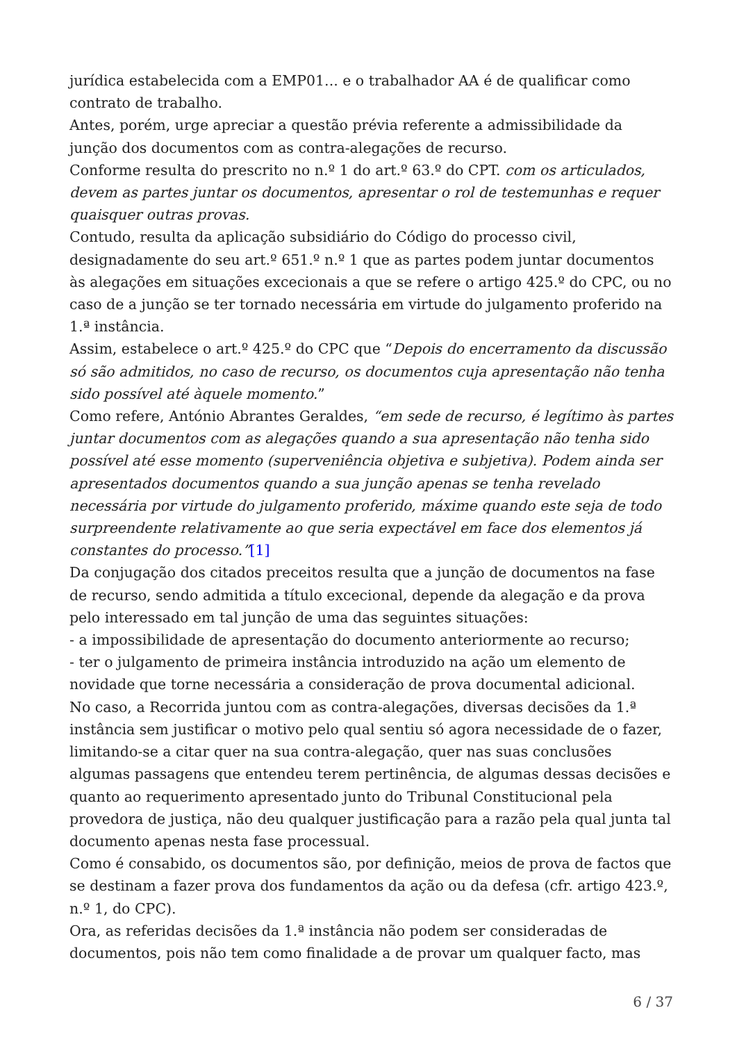jurídica estabelecida com a EMP01... e o trabalhador AA é de qualificar como contrato de trabalho.
Antes, porém, urge apreciar a questão prévia referente a admissibilidade da junção dos documentos com as contra-alegações de recurso.
Conforme resulta do prescrito no n.º 1 do art.º 63.º do CPT. com os articulados, devem as partes juntar os documentos, apresentar o rol de testemunhas e requer quaisquer outras provas.
Contudo, resulta da aplicação subsidiário do Código do processo civil, designadamente do seu art.º 651.º n.º 1 que as partes podem juntar documentos às alegações em situações excecionais a que se refere o artigo 425.º do CPC, ou no caso de a junção se ter tornado necessária em virtude do julgamento proferido na 1.ª instância.
Assim, estabelece o art.º 425.º do CPC que “Depois do encerramento da discussão só são admitidos, no caso de recurso, os documentos cuja apresentação não tenha sido possível até àquele momento.”
Como refere, António Abrantes Geraldes, “em sede de recurso, é legítimo às partes juntar documentos com as alegações quando a sua apresentação não tenha sido possível até esse momento (superveniência objetiva e subjetiva). Podem ainda ser apresentados documentos quando a sua junção apenas se tenha revelado necessária por virtude do julgamento proferido, máxime quando este seja de todo surpreendente relativamente ao que seria expectável em face dos elementos já constantes do processo.”[1]
Da conjugação dos citados preceitos resulta que a junção de documentos na fase de recurso, sendo admitida a título excecional, depende da alegação e da prova pelo interessado em tal junção de uma das seguintes situações:
- a impossibilidade de apresentação do documento anteriormente ao recurso;
- ter o julgamento de primeira instância introduzido na ação um elemento de novidade que torne necessária a consideração de prova documental adicional.
No caso, a Recorrida juntou com as contra-alegações, diversas decisões da 1.ª instância sem justificar o motivo pelo qual sentiu só agora necessidade de o fazer, limitando-se a citar quer na sua contra-alegação, quer nas suas conclusões algumas passagens que entendeu terem pertinência, de algumas dessas decisões e quanto ao requerimento apresentado junto do Tribunal Constitucional pela provedora de justiça, não deu qualquer justificação para a razão pela qual junta tal documento apenas nesta fase processual.
Como é consabido, os documentos são, por definição, meios de prova de factos que se destinam a fazer prova dos fundamentos da ação ou da defesa (cfr. artigo 423.º, n.º 1, do CPC).
Ora, as referidas decisões da 1.ª instância não podem ser consideradas de documentos, pois não tem como finalidade a de provar um qualquer facto, mas
6 / 37